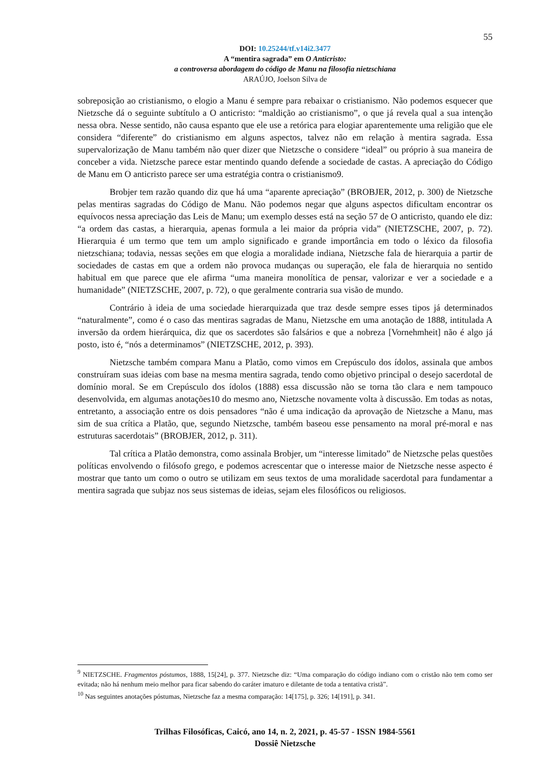55
DOI: 10.25244/tf.v14i2.3477
A “mentira sagrada” em O Anticristo:
a controversa abordagem do código de Manu na filosofia nietzschiana
ARAÚJO, Joelson Silva de
sobreposição ao cristianismo, o elogio a Manu é sempre para rebaixar o cristianismo. Não podemos esquecer que Nietzsche dá o seguinte subtítulo a O anticristo: “maldição ao cristianismo”, o que já revela qual a sua intenção nessa obra. Nesse sentido, não causa espanto que ele use a retórica para elogiar aparentemente uma religião que ele considera “diferente” do cristianismo em alguns aspectos, talvez não em relação à mentira sagrada. Essa supervalorização de Manu também não quer dizer que Nietzsche o considere “ideal” ou próprio à sua maneira de conceber a vida. Nietzsche parece estar mentindo quando defende a sociedade de castas. A apreciação do Código de Manu em O anticristo parece ser uma estratégia contra o cristianismo9.
Brobjer tem razão quando diz que há uma “aparente apreciação” (BROBJER, 2012, p. 300) de Nietzsche pelas mentiras sagradas do Código de Manu. Não podemos negar que alguns aspectos dificultam encontrar os equívocos nessa apreciação das Leis de Manu; um exemplo desses está na seção 57 de O anticristo, quando ele diz: “a ordem das castas, a hierarquia, apenas formula a lei maior da própria vida” (NIETZSCHE, 2007, p. 72). Hierarquia é um termo que tem um amplo significado e grande importância em todo o léxico da filosofia nietzschiana; todavia, nessas seções em que elogia a moralidade indiana, Nietzsche fala de hierarquia a partir de sociedades de castas em que a ordem não provoca mudanças ou superação, ele fala de hierarquia no sentido habitual em que parece que ele afirma “uma maneira monolítica de pensar, valorizar e ver a sociedade e a humanidade” (NIETZSCHE, 2007, p. 72), o que geralmente contraria sua visão de mundo.
Contrário à ideia de uma sociedade hierarquizada que traz desde sempre esses tipos já determinados “naturalmente”, como é o caso das mentiras sagradas de Manu, Nietzsche em uma anotação de 1888, intitulada A inversão da ordem hierárquica, diz que os sacerdotes são falsários e que a nobreza [Vornehmheit] não é algo já posto, isto é, “nós a determinamos” (NIETZSCHE, 2012, p. 393).
Nietzsche também compara Manu a Platão, como vimos em Crepúsculo dos ídolos, assinala que ambos construíram suas ideias com base na mesma mentira sagrada, tendo como objetivo principal o desejo sacerdotal de domínio moral. Se em Crepúsculo dos ídolos (1888) essa discussão não se torna tão clara e nem tampouco desenvolvida, em algumas anotações10 do mesmo ano, Nietzsche novamente volta à discussão. Em todas as notas, entretanto, a associação entre os dois pensadores “não é uma indicação da aprovação de Nietzsche a Manu, mas sim de sua crítica a Platão, que, segundo Nietzsche, também baseou esse pensamento na moral pré-moral e nas estruturas sacerdotais” (BROBJER, 2012, p. 311).
Tal crítica a Platão demonstra, como assinala Brobjer, um “interesse limitado” de Nietzsche pelas questões políticas envolvendo o filósofo grego, e podemos acrescentar que o interesse maior de Nietzsche nesse aspecto é mostrar que tanto um como o outro se utilizam em seus textos de uma moralidade sacerdotal para fundamentar a mentira sagrada que subjaz nos seus sistemas de ideias, sejam eles filosóficos ou religiosos.
<sup>9</sup> NIETZSCHE. Fragmentos póstumos, 1888, 15[24], p. 377. Nietzsche diz: “Uma comparação do código indiano com o cristão não tem como ser evitada; não há nenhum meio melhor para ficar sabendo do caráter imaturo e diletante de toda a tentativa cristã”.
<sup>10</sup> Nas seguintes anotações póstumas, Nietzsche faz a mesma comparação: 14[175], p. 326; 14[191], p. 341.
Trilhas Filosóficas, Caicó, ano 14, n. 2, 2021, p. 45-57 - ISSN 1984-5561
Dossiê Nietzsche